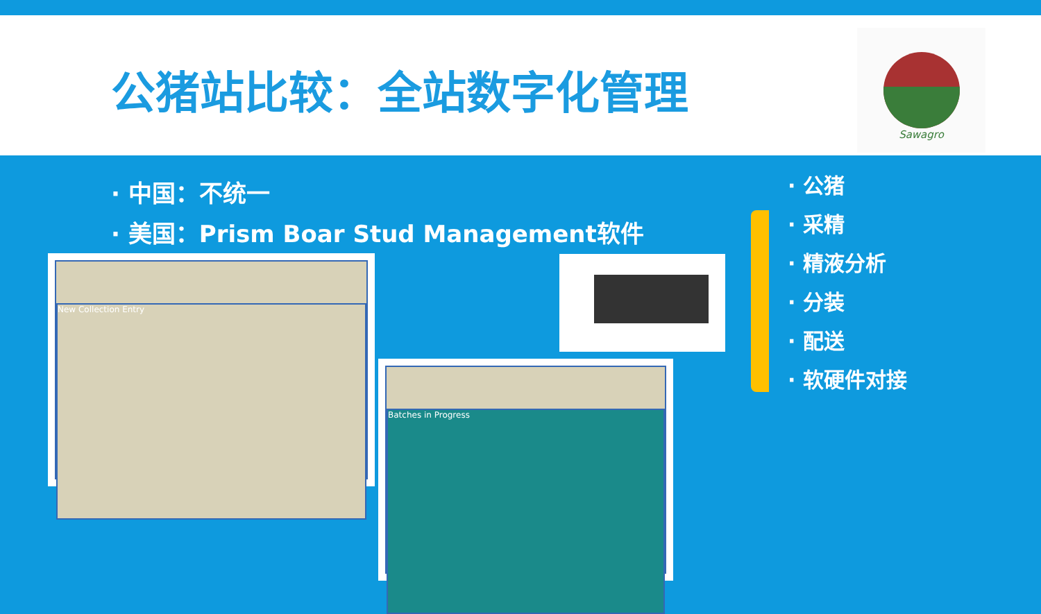公猪站比较：全站数字化管理
Sawagro
· 中国：不统一
· 美国：Prism Boar Stud Management软件
· 公猪
· 采精
· 精液分析
· 分装
· 配送
· 软硬件对接
New Collection Entry
Batches in Progress